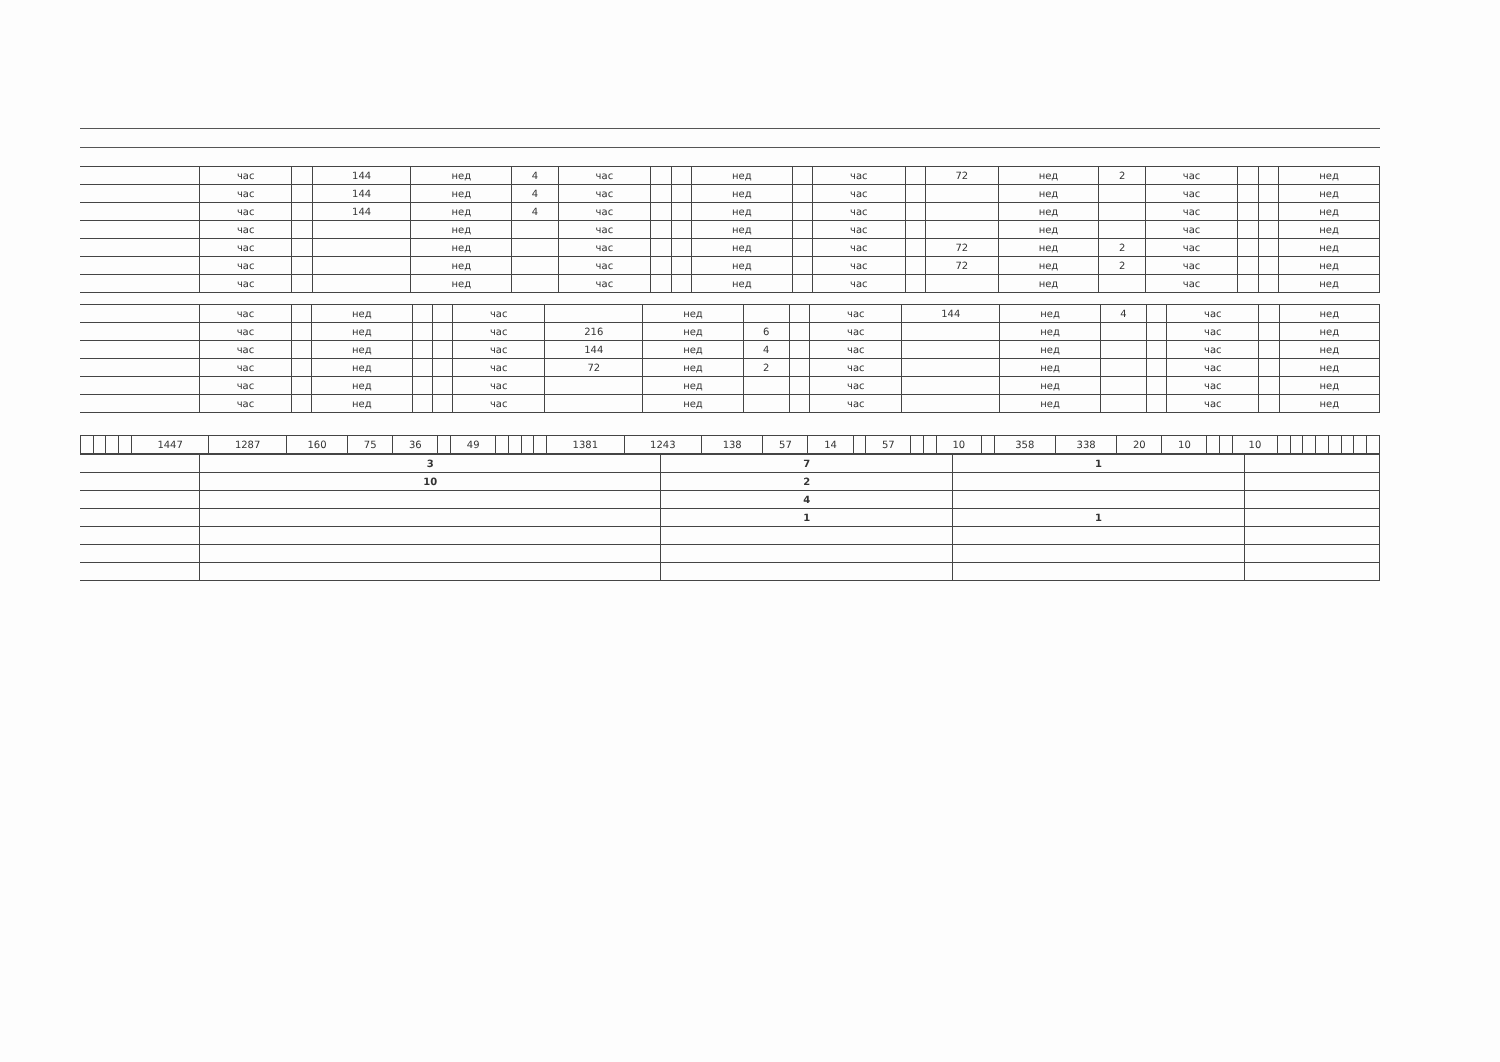| | час | | 144 | нед | 4 | час | | | нед | | час | | 72 | нед | 2 | час | | | нед |
| | час | | 144 | нед | 4 | час | | | нед | | час | | | нед | | час | | | нед |
| | час | | 144 | нед | 4 | час | | | нед | | час | | | нед | | час | | | нед |
| | час | | | нед | | час | | | нед | | час | | | нед | | час | | | нед |
| | час | | | нед | | час | | | нед | | час | | 72 | нед | 2 | час | | | нед |
| | час | | | нед | | час | | | нед | | час | | 72 | нед | 2 | час | | | нед |
| | час | | | нед | | час | | | нед | | час | | | нед | | час | | | нед |
| | час | | нед | | | час | | нед | | | час | 144 | нед | 4 | | час | | нед |
| | час | | нед | | | час | 216 | нед | 6 | | час | | нед | | | час | | нед |
| | час | | нед | | | час | 144 | нед | 4 | | час | | нед | | | час | | нед |
| | час | | нед | | | час | 72 | нед | 2 | | час | | нед | | | час | | нед |
| | час | | нед | | | час | | нед | | | час | | нед | | | час | | нед |
| | час | | нед | | | час | | нед | | | час | | нед | | | час | | нед |
| | | | | 1447 | 1287 | 160 | 75 | 36 | | 49 | | | | | 1381 | 1243 | 138 | 57 | 14 | | 57 | | | 10 | | 358 | 338 | 20 | 10 | | | 10 | | | | | | | | |
| | 3 | 7 | 1 | |
| | 10 | 2 | | |
| | | 4 | | |
| | | 1 | 1 | |